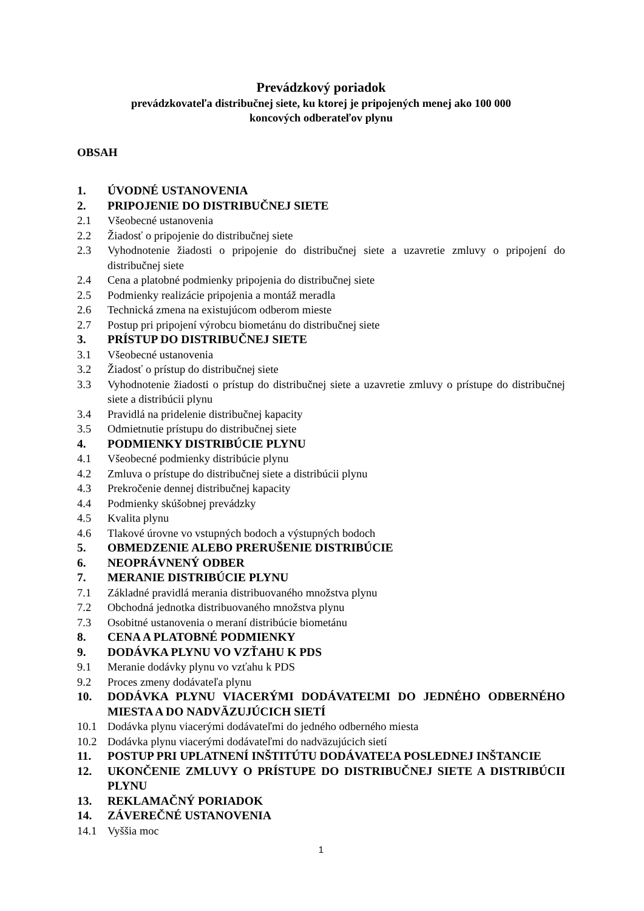Prevádzkový poriadok
prevádzkovateľa distribučnej siete, ku ktorej je pripojených menej ako 100 000
koncových odberateľov plynu
OBSAH
1. ÚVODNÉ USTANOVENIA
2. PRIPOJENIE DO DISTRIBUČNEJ SIETE
2.1 Všeobecné ustanovenia
2.2 Žiadosť o pripojenie do distribučnej siete
2.3 Vyhodnotenie žiadosti o pripojenie do distribučnej siete a uzavretie zmluvy o pripojení do distribučnej siete
2.4 Cena a platobné podmienky pripojenia do distribučnej siete
2.5 Podmienky realizácie pripojenia a montáž meradla
2.6 Technická zmena na existujúcom odberom mieste
2.7 Postup pri pripojení výrobcu biometánu do distribučnej siete
3. PRÍSTUP DO DISTRIBUČNEJ SIETE
3.1 Všeobecné ustanovenia
3.2 Žiadosť o prístup do distribučnej siete
3.3 Vyhodnotenie žiadosti o prístup do distribučnej siete a uzavretie zmluvy o prístupe do distribučnej siete a distribúcii plynu
3.4 Pravidlá na pridelenie distribučnej kapacity
3.5 Odmietnutie prístupu do distribučnej siete
4. PODMIENKY DISTRIBÚCIE PLYNU
4.1 Všeobecné podmienky distribúcie plynu
4.2 Zmluva o prístupe do distribučnej siete a distribúcii plynu
4.3 Prekročenie dennej distribučnej kapacity
4.4 Podmienky skúšobnej prevádzky
4.5 Kvalita plynu
4.6 Tlakové úrovne vo vstupných bodoch a výstupných bodoch
5. OBMEDZENIE ALEBO PRERUŠENIE DISTRIBÚCIE
6. NEOPRÁVNENÝ ODBER
7. MERANIE DISTRIBÚCIE PLYNU
7.1 Základné pravidlá merania distribuovaného množstva plynu
7.2 Obchodná jednotka distribuovaného množstva plynu
7.3 Osobitné ustanovenia o meraní distribúcie biometánu
8. CENA A PLATOBNÉ PODMIENKY
9. DODÁVKA PLYNU VO VZŤAHU K PDS
9.1 Meranie dodávky plynu vo vzťahu k PDS
9.2 Proces zmeny dodávateľa plynu
10. DODÁVKA PLYNU VIACERÝMI DODÁVATEĽMI DO JEDNÉHO ODBERNÉHO MIESTA A DO NADVÄZUJÚCICH SIETÍ
10.1 Dodávka plynu viacerými dodávateľmi do jedného odberného miesta
10.2 Dodávka plynu viacerými dodávateľmi do nadväzujúcich sietí
11. POSTUP PRI UPLATNENÍ INŠTITÚTU DODÁVATEĽA POSLEDNEJ INŠTANCIE
12. UKONČENIE ZMLUVY O PRÍSTUPE DO DISTRIBUČNEJ SIETE A DISTRIBÚCII PLYNU
13. REKLAMAČNÝ PORIADOK
14. ZÁVEREČNÉ USTANOVENIA
14.1 Vyššia moc
1